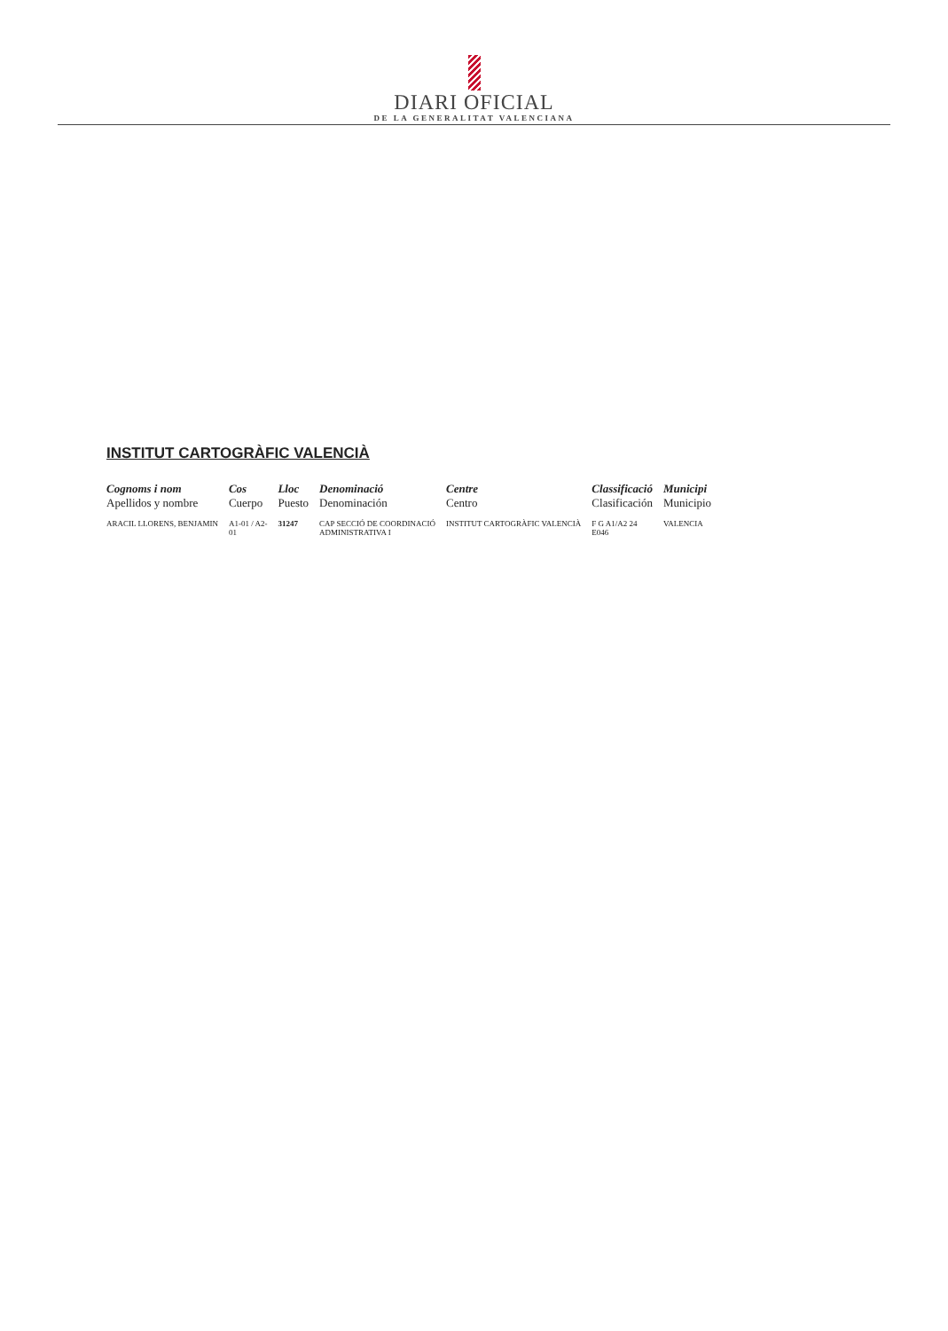DIARI OFICIAL
DE LA GENERALITAT VALENCIANA
INSTITUT CARTOGRÀFIC VALENCIÀ
| Cognoms i nom Apellidos y nombre | Cos Cuerpo | Lloc Puesto | Denominació Denominación | Centre Centro | Classificació Clasificación | Municipi Municipio |
| --- | --- | --- | --- | --- | --- | --- |
| ARACIL LLORENS, BENJAMIN | A1-01 / A2- 01 | 31247 | CAP SECCIÓ DE COORDINACIÓ ADMINISTRATIVA I | INSTITUT CARTOGRÀFIC VALENCIÀ | F G A1/A2 24 E046 | VALENCIA |